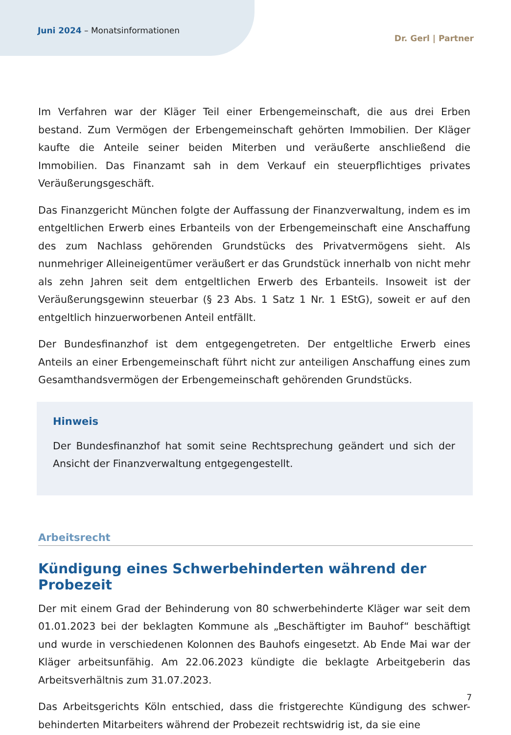Juni 2024 – Monatsinformationen
Dr. Gerl | Partner
Im Verfahren war der Kläger Teil einer Erbengemeinschaft, die aus drei Erben bestand. Zum Vermögen der Erbengemeinschaft gehörten Immobilien. Der Kläger kaufte die Anteile seiner beiden Miterben und veräußerte anschließend die Immobilien. Das Finanzamt sah in dem Verkauf ein steuerpflichtiges privates Veräußerungsgeschäft.
Das Finanzgericht München folgte der Auffassung der Finanzverwaltung, indem es im entgeltlichen Erwerb eines Erbanteils von der Erbengemeinschaft eine Anschaffung des zum Nachlass gehörenden Grundstücks des Privatvermögens sieht. Als nunmehriger Alleineigentümer veräußert er das Grundstück innerhalb von nicht mehr als zehn Jahren seit dem entgeltlichen Erwerb des Erbanteils. Insoweit ist der Veräußerungsgewinn steuerbar (§ 23 Abs. 1 Satz 1 Nr. 1 EStG), soweit er auf den entgeltlich hinzuerworbenen Anteil entfällt.
Der Bundesfinanzhof ist dem entgegengetreten. Der entgeltliche Erwerb eines Anteils an einer Erbengemeinschaft führt nicht zur anteiligen Anschaffung eines zum Gesamthandsvermögen der Erbengemeinschaft gehörenden Grundstücks.
Hinweis
Der Bundesfinanzhof hat somit seine Rechtsprechung geändert und sich der Ansicht der Finanzverwaltung entgegengestellt.
Arbeitsrecht
Kündigung eines Schwerbehinderten während der Probezeit
Der mit einem Grad der Behinderung von 80 schwerbehinderte Kläger war seit dem 01.01.2023 bei der beklagten Kommune als „Beschäftigter im Bauhof“ beschäftigt und wurde in verschiedenen Kolonnen des Bauhofs eingesetzt. Ab Ende Mai war der Kläger arbeitsunfähig. Am 22.06.2023 kündigte die beklagte Arbeitgeberin das Arbeitsverhältnis zum 31.07.2023.
Das Arbeitsgerichts Köln entschied, dass die fristgerechte Kündigung des schwer-behinderten Mitarbeiters während der Probezeit rechtswidrig ist, da sie eine
7